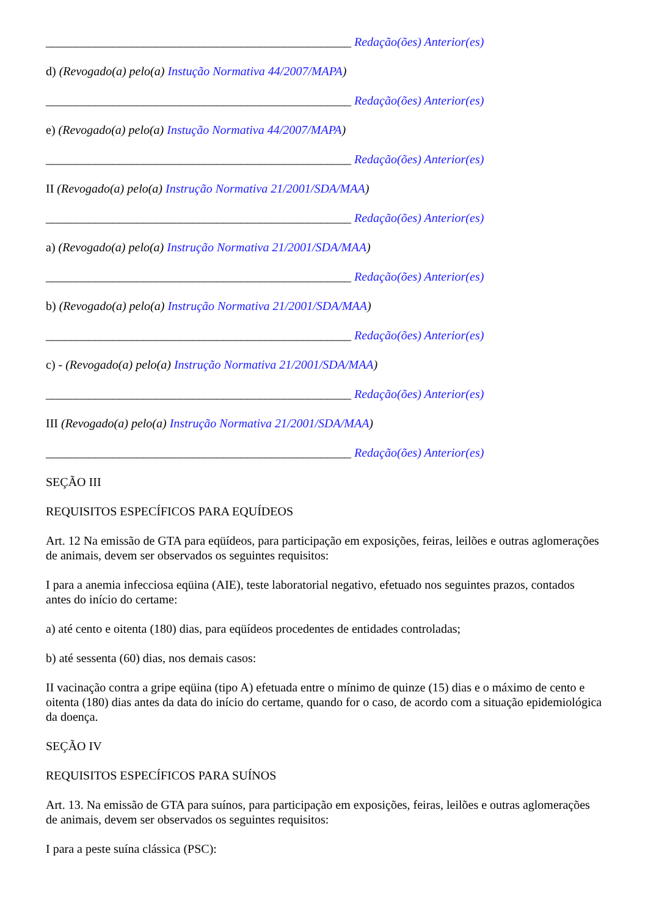__________________________________________________ Redação(ões) Anterior(es)
d) (Revogado(a) pelo(a) Instução Normativa 44/2007/MAPA)
__________________________________________________ Redação(ões) Anterior(es)
e) (Revogado(a) pelo(a) Instução Normativa 44/2007/MAPA)
__________________________________________________ Redação(ões) Anterior(es)
II (Revogado(a) pelo(a) Instrução Normativa 21/2001/SDA/MAA)
__________________________________________________ Redação(ões) Anterior(es)
a) (Revogado(a) pelo(a) Instrução Normativa 21/2001/SDA/MAA)
__________________________________________________ Redação(ões) Anterior(es)
b) (Revogado(a) pelo(a) Instrução Normativa 21/2001/SDA/MAA)
__________________________________________________ Redação(ões) Anterior(es)
c) - (Revogado(a) pelo(a) Instrução Normativa 21/2001/SDA/MAA)
__________________________________________________ Redação(ões) Anterior(es)
III (Revogado(a) pelo(a) Instrução Normativa 21/2001/SDA/MAA)
__________________________________________________ Redação(ões) Anterior(es)
SEÇÃO III
REQUISITOS ESPECÍFICOS PARA EQUÍDEOS
Art. 12 Na emissão de GTA para eqüídeos, para participação em exposições, feiras, leilões e outras aglomerações de animais, devem ser observados os seguintes requisitos:
I para a anemia infecciosa eqüina (AIE), teste laboratorial negativo, efetuado nos seguintes prazos, contados antes do início do certame:
a) até cento e oitenta (180) dias, para eqüídeos procedentes de entidades controladas;
b) até sessenta (60) dias, nos demais casos:
II vacinação contra a gripe eqüina (tipo A) efetuada entre o mínimo de quinze (15) dias e o máximo de cento e oitenta (180) dias antes da data do início do certame, quando for o caso, de acordo com a situação epidemiológica da doença.
SEÇÃO IV
REQUISITOS ESPECÍFICOS PARA SUÍNOS
Art. 13. Na emissão de GTA para suínos, para participação em exposições, feiras, leilões e outras aglomerações de animais, devem ser observados os seguintes requisitos:
I para a peste suína clássica (PSC):